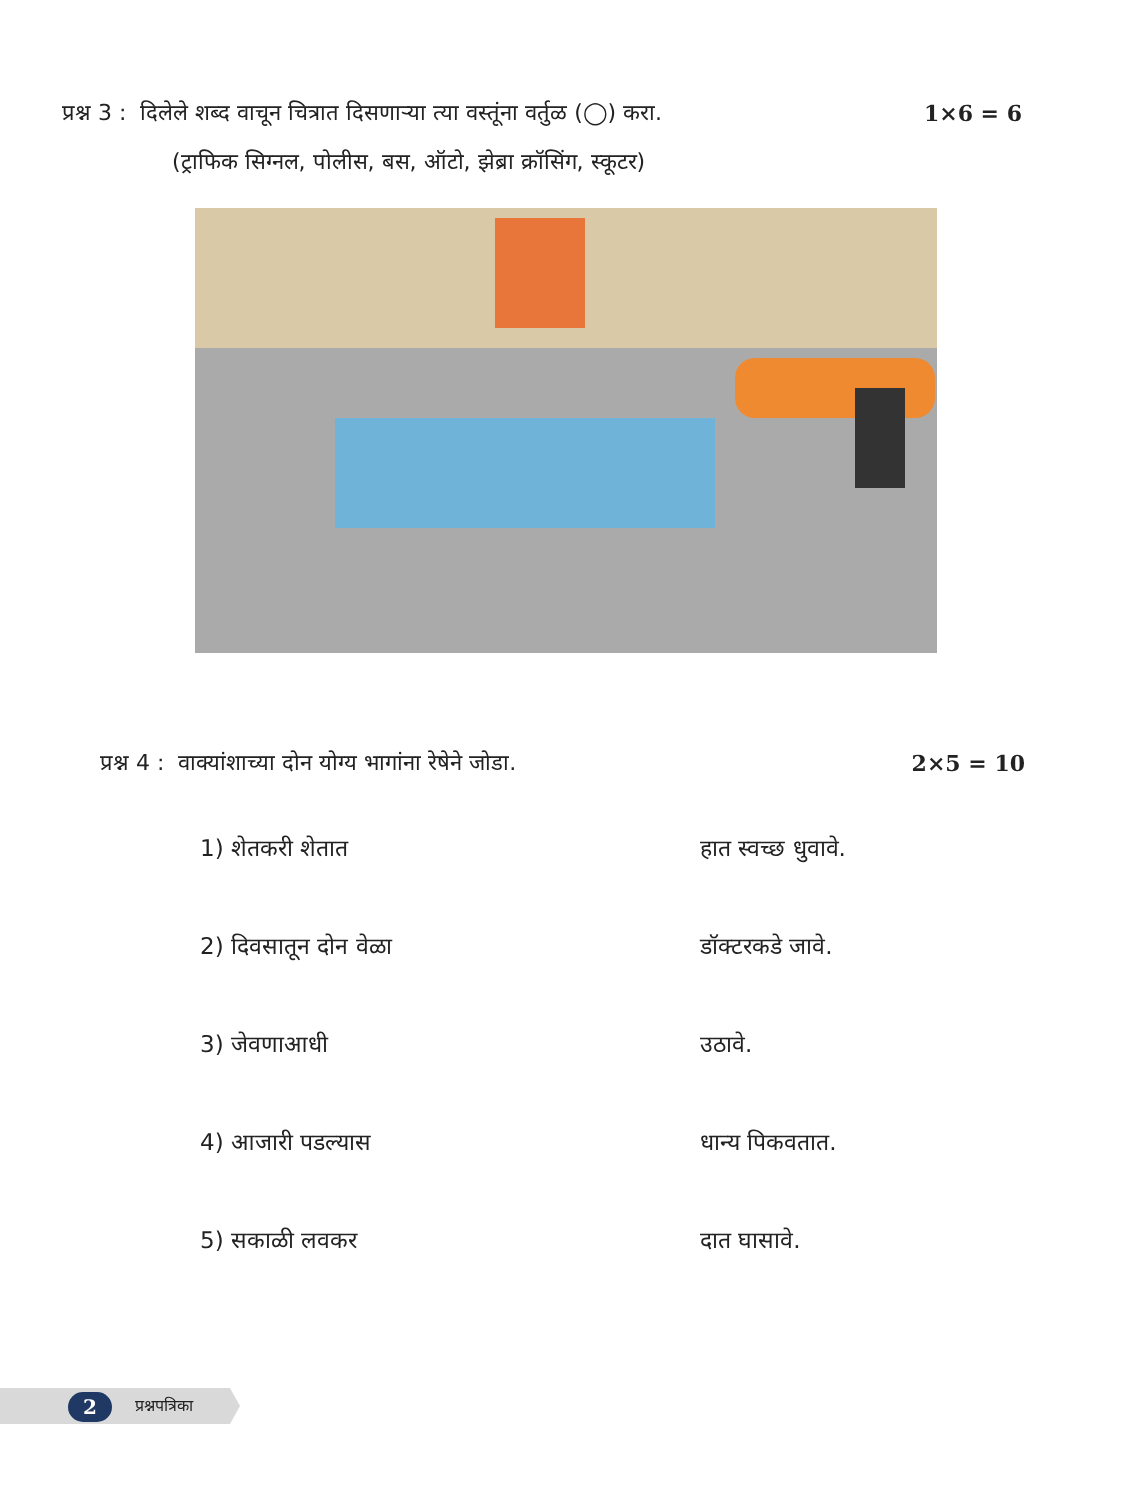प्रश्न 3 : दिलेले शब्द वाचून चित्रात दिसणाऱ्या त्या वस्तूंना वर्तुळ (◯) करा. 1×6 = 6
(ट्राफिक सिग्नल, पोलीस, बस, ऑटो, झेब्रा क्रॉसिंग, स्कूटर)
प्रश्न 4 : वाक्यांशाच्या दोन योग्य भागांना रेषेने जोडा. 2×5 = 10
1) शेतकरी शेतात हात स्वच्छ धुवावे.
2) दिवसातून दोन वेळा डॉक्टरकडे जावे.
3) जेवणाआधी उठावे.
4) आजारी पडल्यास धान्य पिकवतात.
5) सकाळी लवकर दात घासावे.
2 प्रश्नपत्रिका